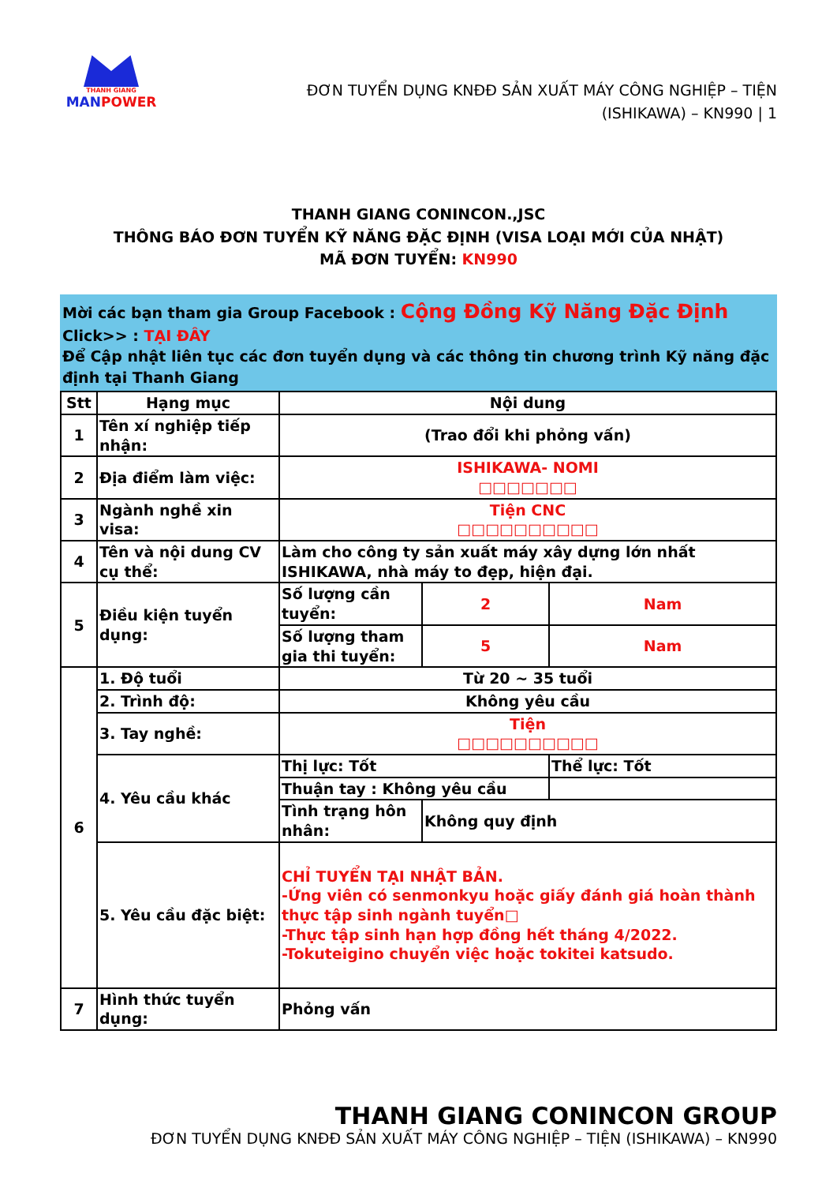THANH GIANG
MANPOWER
ĐƠN TUYỂN DỤNG KNĐĐ SẢN XUẤT MÁY CÔNG NGHIỆP – TIỆN
(ISHIKAWA) – KN990 | 1
THANH GIANG CONINCON.,JSC
THÔNG BÁO ĐƠN TUYỂN KỸ NĂNG ĐẶC ĐỊNH (VISA LOẠI MỚI CỦA NHẬT)
MÃ ĐƠN TUYỂN: KN990
Mời các bạn tham gia Group Facebook : Cộng Đồng Kỹ Năng Đặc Định
Click>> : TẠI ĐÂY
Để Cập nhật liên tục các đơn tuyển dụng và các thông tin chương trình Kỹ năng đặc định tại Thanh Giang
| Stt | Hạng mục | Nội dung | | |
| --- | --- | --- | --- | --- |
| 1 | Tên xí nghiệp tiếp nhận: | (Trao đổi khi phỏng vấn) | | |
| 2 | Địa điểm làm việc: | ISHIKAWA- NOMI □□□□□□□ | | |
| 3 | Ngành nghề xin visa: | Tiện CNC □□□□□□□□□□ | | |
| 4 | Tên và nội dung CV cụ thể: | Làm cho công ty sản xuất máy xây dựng lớn nhất ISHIKAWA, nhà máy to đẹp, hiện đại. | | |
| 5 | Điều kiện tuyển dụng: | Số lượng cần tuyển: | 2 | Nam |
| | | Số lượng tham gia thi tuyển: | 5 | Nam |
| 6 | 1. Độ tuổi | Từ 20 ~ 35 tuổi | | |
| | 2. Trình độ: | Không yêu cầu | | |
| | 3. Tay nghề: | Tiện □□□□□□□□□□ | | |
| | 4. Yêu cầu khác | Thị lực: Tốt | | Thể lực: Tốt |
| | | Thuận tay : Không yêu cầu | | |
| | | Tình trạng hôn nhân: | Không quy định | |
| | 5. Yêu cầu đặc biệt: | CHỈ TUYỂN TẠI NHẬT BẢN. -Ứng viên có senmonkyu hoặc giấy đánh giá hoàn thành thực tập sinh ngành tuyển□ -Thực tập sinh hạn hợp đồng hết tháng 4/2022. -Tokuteigino chuyển việc hoặc tokitei katsudo. | | |
| 7 | Hình thức tuyển dụng: | Phỏng vấn | | |
THANH GIANG CONINCON GROUP
ĐƠN TUYỂN DỤNG KNĐĐ SẢN XUẤT MÁY CÔNG NGHIỆP – TIỆN (ISHIKAWA) – KN990